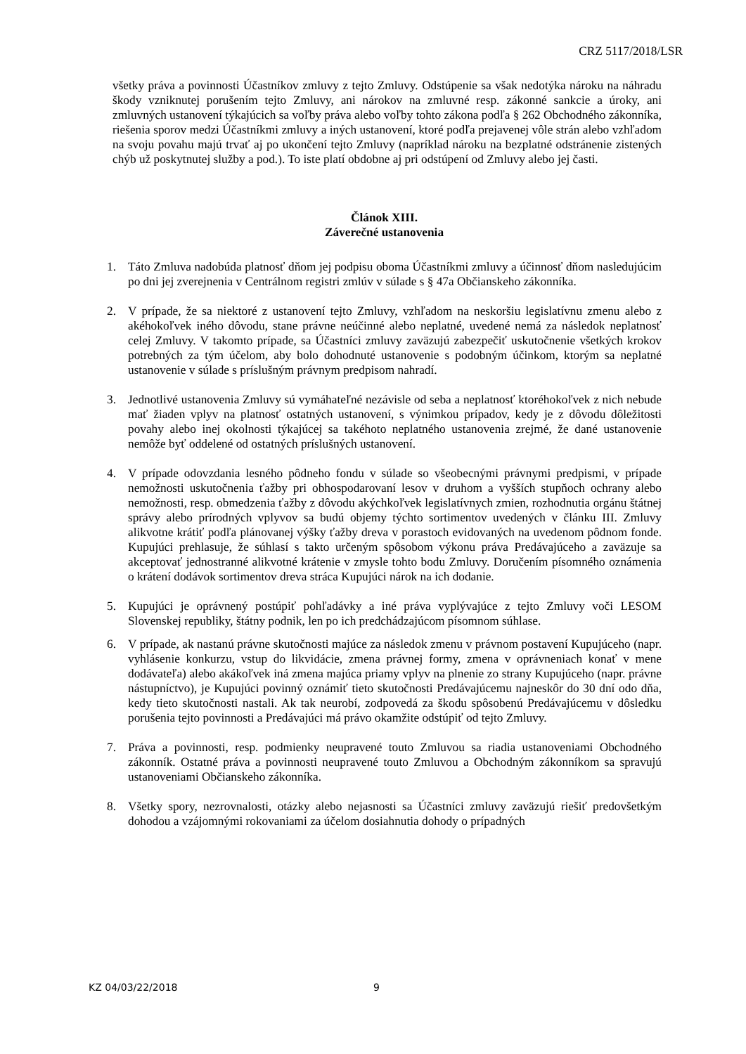CRZ 5117/2018/LSR
všetky práva a povinnosti Účastníkov zmluvy z tejto Zmluvy. Odstúpenie sa však nedotýka nároku na náhradu škody vzniknutej porušením tejto Zmluvy, ani nárokov na zmluvné resp. zákonné sankcie a úroky, ani zmluvných ustanovení týkajúcich sa voľby práva alebo voľby tohto zákona podľa § 262 Obchodného zákonníka, riešenia sporov medzi Účastníkmi zmluvy a iných ustanovení, ktoré podľa prejavenej vôle strán alebo vzhľadom na svoju povahu majú trvať aj po ukončení tejto Zmluvy (napríklad nároku na bezplatné odstránenie zistených chýb už poskytnutej služby a pod.). To iste platí obdobne aj pri odstúpení od Zmluvy alebo jej časti.
Článok XIII.
Záverečné ustanovenia
1. Táto Zmluva nadobúda platnosť dňom jej podpisu oboma Účastníkmi zmluvy a účinnosť dňom nasledujúcim po dni jej zverejnenia v Centrálnom registri zmlúv v súlade s § 47a Občianskeho zákonníka.
2. V prípade, že sa niektoré z ustanovení tejto Zmluvy, vzhľadom na neskoršiu legislatívnu zmenu alebo z akéhokoľvek iného dôvodu, stane právne neúčinné alebo neplatné, uvedené nemá za následok neplatnosť celej Zmluvy. V takomto prípade, sa Účastníci zmluvy zaväzujú zabezpečiť uskutočnenie všetkých krokov potrebných za tým účelom, aby bolo dohodnuté ustanovenie s podobným účinkom, ktorým sa neplatné ustanovenie v súlade s príslušným právnym predpisom nahradí.
3. Jednotlivé ustanovenia Zmluvy sú vymáhateľné nezávisle od seba a neplatnosť ktoréhokoľvek z nich nebude mať žiaden vplyv na platnosť ostatných ustanovení, s výnimkou prípadov, kedy je z dôvodu dôležitosti povahy alebo inej okolnosti týkajúcej sa takéhoto neplatného ustanovenia zrejmé, že dané ustanovenie nemôže byť oddelené od ostatných príslušných ustanovení.
4. V prípade odovzdania lesného pôdneho fondu v súlade so všeobecnými právnymi predpismi, v prípade nemožnosti uskutočnenia ťažby pri obhospodarovaní lesov v druhom a vyšších stupňoch ochrany alebo nemožnosti, resp. obmedzenia ťažby z dôvodu akýchkoľvek legislatívnych zmien, rozhodnutia orgánu štátnej správy alebo prírodných vplyvov sa budú objemy týchto sortimentov uvedených v článku III. Zmluvy alikvotne krátiť podľa plánovanej výšky ťažby dreva v porastoch evidovaných na uvedenom pôdnom fonde. Kupujúci prehlasuje, že súhlasí s takto určeným spôsobom výkonu práva Predávajúceho a zaväzuje sa akceptovať jednostranné alikvotné krátenie v zmysle tohto bodu Zmluvy. Doručením písomného oznámenia o krátení dodávok sortimentov dreva stráca Kupujúci nárok na ich dodanie.
5. Kupujúci je oprávnený postúpiť pohľadávky a iné práva vyplývajúce z tejto Zmluvy voči LESOM Slovenskej republiky, štátny podnik, len po ich predchádzajúcom písomnom súhlase.
6. V prípade, ak nastanú právne skutočnosti majúce za následok zmenu v právnom postavení Kupujúceho (napr. vyhlásenie konkurzu, vstup do likvidácie, zmena právnej formy, zmena v oprávneniach konať v mene dodávateľa) alebo akákoľvek iná zmena majúca priamy vplyv na plnenie zo strany Kupujúceho (napr. právne nástupníctvo), je Kupujúci povinný oznámiť tieto skutočnosti Predávajúcemu najneskôr do 30 dní odo dňa, kedy tieto skutočnosti nastali. Ak tak neurobí, zodpovedá za škodu spôsobenú Predávajúcemu v dôsledku porušenia tejto povinnosti a Predávajúci má právo okamžite odstúpiť od tejto Zmluvy.
7. Práva a povinnosti, resp. podmienky neupravené touto Zmluvou sa riadia ustanoveniami Obchodného zákonník. Ostatné práva a povinnosti neupravené touto Zmluvou a Obchodným zákonníkom sa spravujú ustanoveniami Občianskeho zákonníka.
8. Všetky spory, nezrovnalosti, otázky alebo nejasnosti sa Účastníci zmluvy zaväzujú riešiť predovšetkým dohodou a vzájomnými rokovaniami za účelom dosiahnutia dohody o prípadných
KZ 04/03/22/2018 9